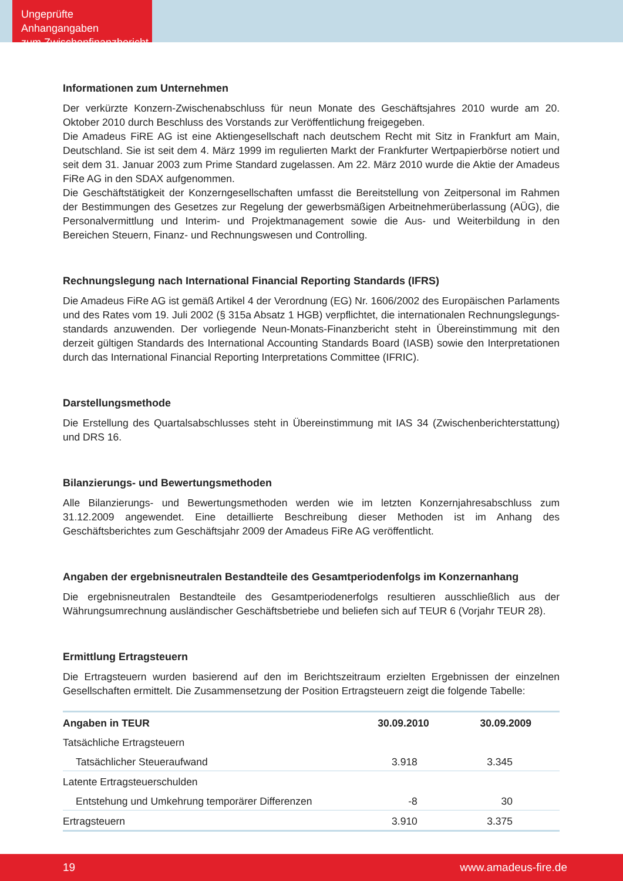Ungeprüfte Anhangangaben
zum Zwischenfinanzbericht
Informationen zum Unternehmen
Der verkürzte Konzern-Zwischenabschluss für neun Monate des Geschäftsjahres 2010 wurde am 20. Oktober 2010 durch Beschluss des Vorstands zur Veröffentlichung freigegeben.
Die Amadeus FiRE AG ist eine Aktiengesellschaft nach deutschem Recht mit Sitz in Frankfurt am Main, Deutschland. Sie ist seit dem 4. März 1999 im regulierten Markt der Frankfurter Wertpapierbörse notiert und seit dem 31. Januar 2003 zum Prime Standard zugelassen. Am 22. März 2010 wurde die Aktie der Amadeus FiRe AG in den SDAX aufgenommen.
Die Geschäftstätigkeit der Konzerngesellschaften umfasst die Bereitstellung von Zeitpersonal im Rahmen der Bestimmungen des Gesetzes zur Regelung der gewerbsmäßigen Arbeitnehmerüberlassung (AÜG), die Personalvermittlung und Interim- und Projektmanagement sowie die Aus- und Weiterbildung in den Bereichen Steuern, Finanz- und Rechnungswesen und Controlling.
Rechnungslegung nach International Financial Reporting Standards (IFRS)
Die Amadeus FiRe AG ist gemäß Artikel 4 der Verordnung (EG) Nr. 1606/2002 des Europäischen Parlaments und des Rates vom 19. Juli 2002 (§ 315a Absatz 1 HGB) verpflichtet, die internationalen Rechnungslegungs-standards anzuwenden. Der vorliegende Neun-Monats-Finanzbericht steht in Übereinstimmung mit den derzeit gültigen Standards des International Accounting Standards Board (IASB) sowie den Interpretationen durch das International Financial Reporting Interpretations Committee (IFRIC).
Darstellungsmethode
Die Erstellung des Quartalsabschlusses steht in Übereinstimmung mit IAS 34 (Zwischenberichterstattung) und DRS 16.
Bilanzierungs- und Bewertungsmethoden
Alle Bilanzierungs- und Bewertungsmethoden werden wie im letzten Konzernjahresabschluss zum 31.12.2009 angewendet. Eine detaillierte Beschreibung dieser Methoden ist im Anhang des Geschäftsberichtes zum Geschäftsjahr 2009 der Amadeus FiRe AG veröffentlicht.
Angaben der ergebnisneutralen Bestandteile des Gesamtperiodenfolgs im Konzernanhang
Die ergebnisneutralen Bestandteile des Gesamtperiodenerfolgs resultieren ausschließlich aus der Währungsumrechnung ausländischer Geschäftsbetriebe und beliefen sich auf TEUR 6 (Vorjahr TEUR 28).
Ermittlung Ertragsteuern
Die Ertragsteuern wurden basierend auf den im Berichtszeitraum erzielten Ergebnissen der einzelnen Gesellschaften ermittelt. Die Zusammensetzung der Position Ertragsteuern zeigt die folgende Tabelle:
| Angaben in TEUR | 30.09.2010 | 30.09.2009 |
| --- | --- | --- |
| Tatsächliche Ertragsteuern | | |
| Tatsächlicher Steueraufwand | 3.918 | 3.345 |
| Latente Ertragsteuerschulden | | |
| Entstehung und Umkehrung temporärer Differenzen | -8 | 30 |
| Ertragsteuern | 3.910 | 3.375 |
19 www.amadeus-fire.de